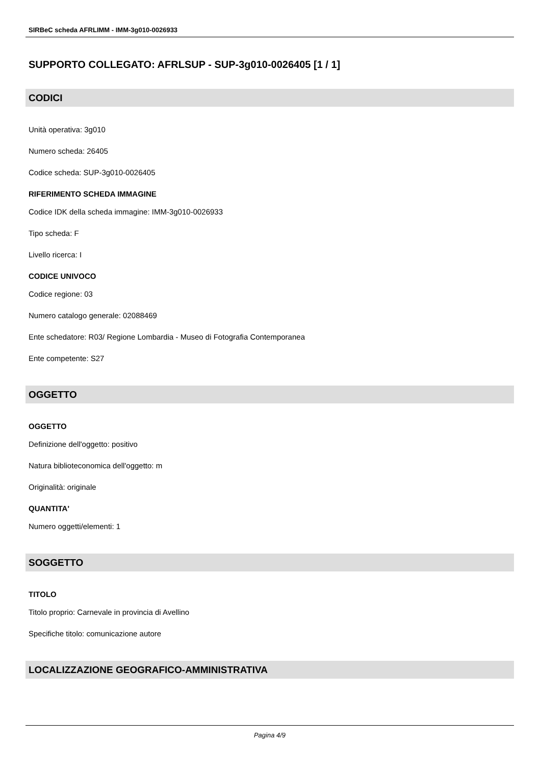SIRBeC scheda AFRLIMM - IMM-3g010-0026933
SUPPORTO COLLEGATO: AFRLSUP - SUP-3g010-0026405 [1 / 1]
CODICI
Unità operativa: 3g010
Numero scheda: 26405
Codice scheda: SUP-3g010-0026405
RIFERIMENTO SCHEDA IMMAGINE
Codice IDK della scheda immagine: IMM-3g010-0026933
Tipo scheda: F
Livello ricerca: I
CODICE UNIVOCO
Codice regione: 03
Numero catalogo generale: 02088469
Ente schedatore: R03/ Regione Lombardia - Museo di Fotografia Contemporanea
Ente competente: S27
OGGETTO
OGGETTO
Definizione dell'oggetto: positivo
Natura biblioteconomica dell'oggetto: m
Originalità: originale
QUANTITA'
Numero oggetti/elementi: 1
SOGGETTO
TITOLO
Titolo proprio: Carnevale in provincia di Avellino
Specifiche titolo: comunicazione autore
LOCALIZZAZIONE GEOGRAFICO-AMMINISTRATIVA
Pagina 4/9